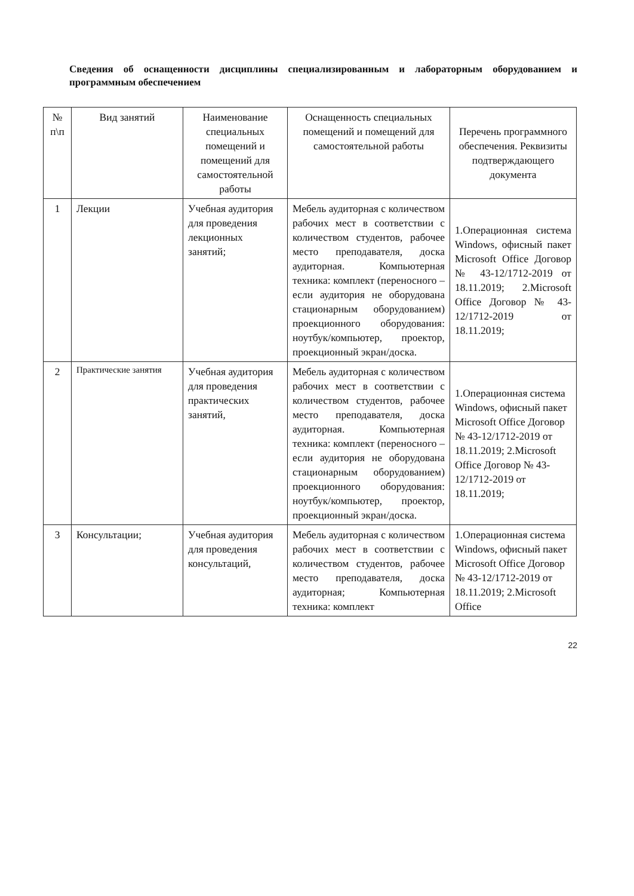Сведения об оснащенности дисциплины специализированным и лабораторным оборудованием и программным обеспечением
| № п\п | Вид занятий | Наименование специальных помещений и помещений для самостоятельной работы | Оснащенность специальных помещений и помещений для самостоятельной работы | Перечень программного обеспечения. Реквизиты подтверждающего документа |
| --- | --- | --- | --- | --- |
| 1 | Лекции | Учебная аудитория для проведения лекционных занятий; | Мебель аудиторная с количеством рабочих мест в соответствии с количеством студентов, рабочее место преподавателя, доска аудиторная. Компьютерная техника: комплект (переносного – если аудитория не оборудована стационарным оборудованием) проекционного оборудования: ноутбук/компьютер, проектор, проекционный экран/доска. | 1.Операционная система Windows, офисный пакет Microsoft Office Договор № 43-12/1712-2019 от 18.11.2019; 2.Microsoft Office Договор № 43-12/1712-2019 от 18.11.2019; |
| 2 | Практические занятия | Учебная аудитория для проведения практических занятий, | Мебель аудиторная с количеством рабочих мест в соответствии с количеством студентов, рабочее место преподавателя, доска аудиторная. Компьютерная техника: комплект (переносного – если аудитория не оборудована стационарным оборудованием) проекционного оборудования: ноутбук/компьютер, проектор, проекционный экран/доска. | 1.Операционная система Windows, офисный пакет Microsoft Office Договор № 43-12/1712-2019 от 18.11.2019; 2.Microsoft Office Договор № 43-12/1712-2019 от 18.11.2019; |
| 3 | Консультации; | Учебная аудитория для проведения консультаций, | Мебель аудиторная с количеством рабочих мест в соответствии с количеством студентов, рабочее место преподавателя, доска аудиторная; Компьютерная техника: комплект | 1.Операционная система Windows, офисный пакет Microsoft Office Договор № 43-12/1712-2019 от 18.11.2019; 2.Microsoft Office |
22